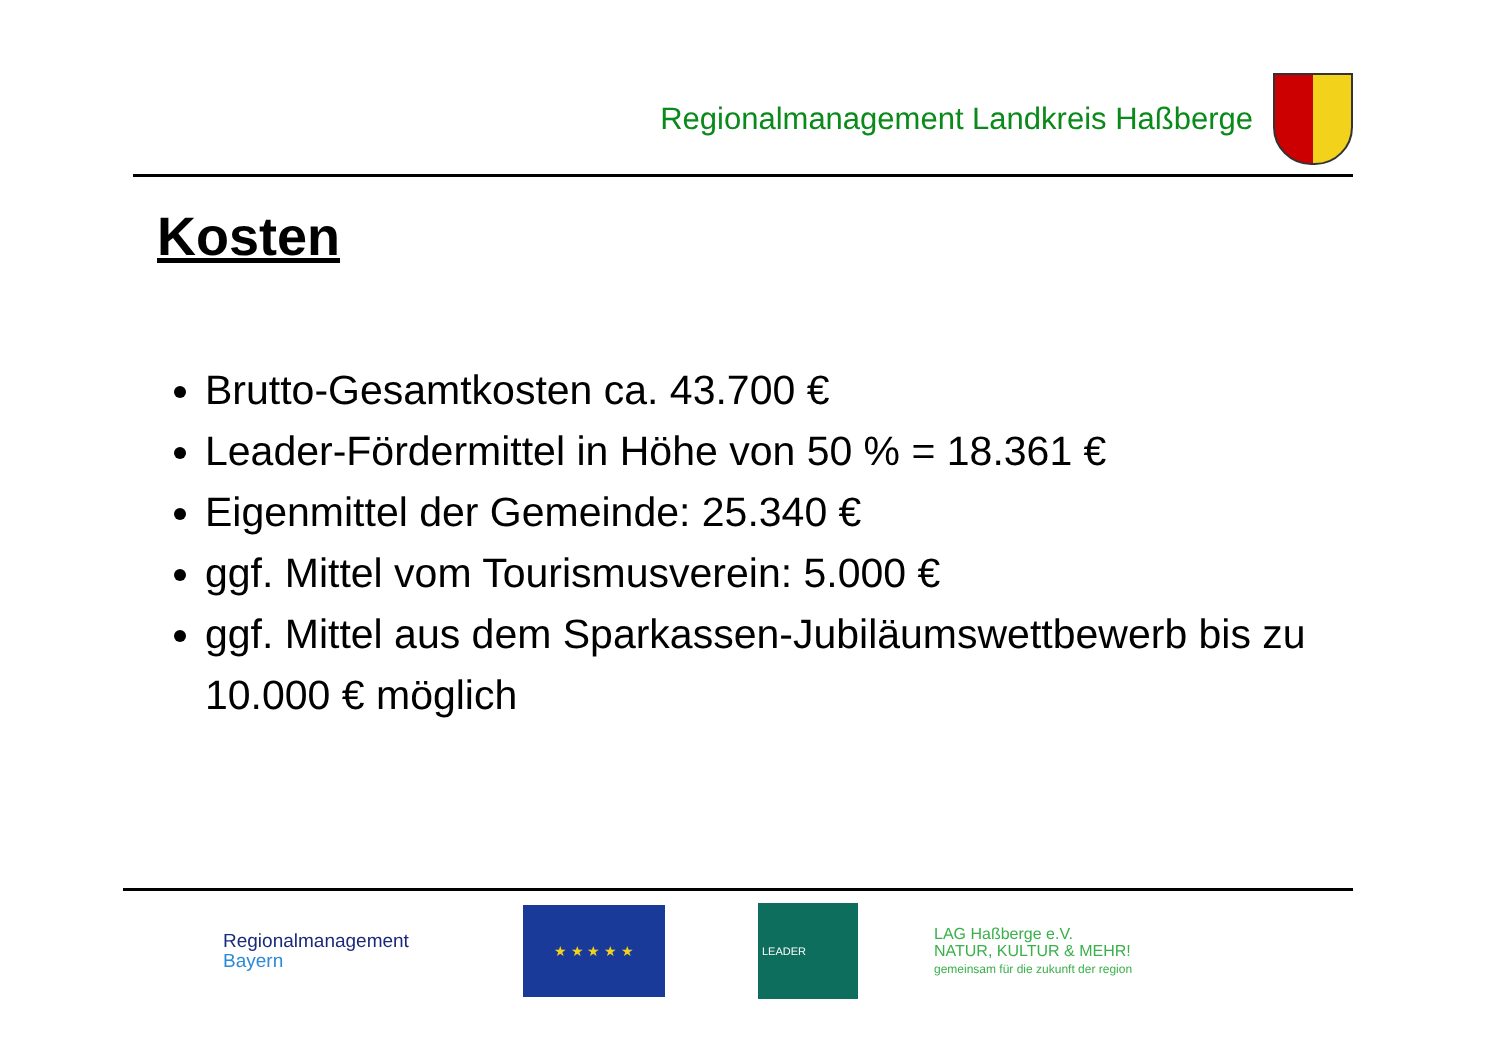Regionalmanagement Landkreis Haßberge
Kosten
Brutto-Gesamtkosten ca. 43.700 €
Leader-Fördermittel in Höhe von 50 % = 18.361 €
Eigenmittel der Gemeinde: 25.340 €
ggf. Mittel vom Tourismusverein: 5.000 €
ggf. Mittel aus dem Sparkassen-Jubiläumswettbewerb bis zu 10.000 € möglich
Regionalmanagement
Bayern
★ ★ ★ ★ ★
LEADER
LAG Haßberge e.V.
NATUR, KULTUR & MEHR!
gemeinsam für die zukunft der region